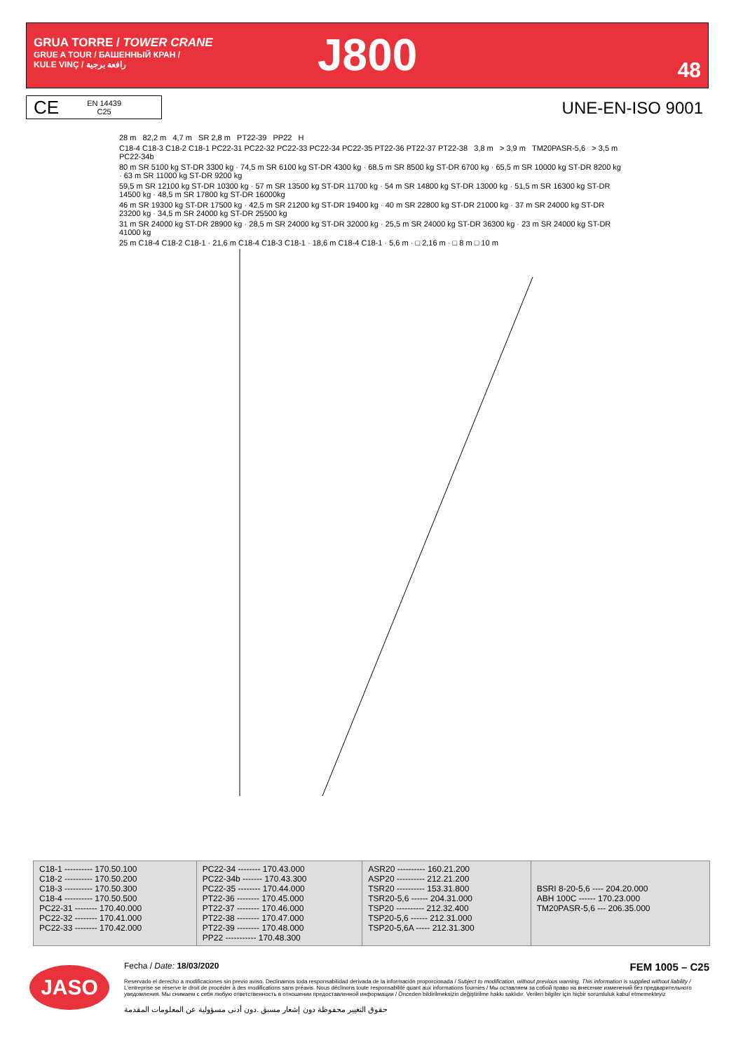GRUA TORRE / TOWER CRANE
GRUE A TOUR / БАШЕННЫЙ КРАН /
KULE VINÇ / رافعة برجية
J800 48
CE EN 14439
C25
UNE-EN-ISO 9001
28 m 82,2 m 4,7 m SR 2,8 m PT22-39 PP22 H
C18-4 C18-3 C18-2 C18-1 PC22-31 PC22-32 PC22-33 PC22-34 PC22-35 PT22-36 PT22-37 PT22-38 3,8 m > 3,9 m TM20PASR-5,6 > 3,5 m PC22-34b
80 m SR 5100 kg ST-DR 3300 kg · 74,5 m SR 6100 kg ST-DR 4300 kg · 68,5 m SR 8500 kg ST-DR 6700 kg · 65,5 m SR 10000 kg ST-DR 8200 kg · 63 m SR 11000 kg ST-DR 9200 kg
59,5 m SR 12100 kg ST-DR 10300 kg · 57 m SR 13500 kg ST-DR 11700 kg · 54 m SR 14800 kg ST-DR 13000 kg · 51,5 m SR 16300 kg ST-DR 14500 kg · 48,5 m SR 17800 kg ST-DR 16000kg
46 m SR 19300 kg ST-DR 17500 kg · 42,5 m SR 21200 kg ST-DR 19400 kg · 40 m SR 22800 kg ST-DR 21000 kg · 37 m SR 24000 kg ST-DR 23200 kg · 34,5 m SR 24000 kg ST-DR 25500 kg
31 m SR 24000 kg ST-DR 28900 kg · 28,5 m SR 24000 kg ST-DR 32000 kg · 25,5 m SR 24000 kg ST-DR 36300 kg · 23 m SR 24000 kg ST-DR 41000 kg
25 m C18-4 C18-2 C18-1 · 21,6 m C18-4 C18-3 C18-1 · 18,6 m C18-4 C18-1 · 5,6 m · □ 2,16 m · □ 8 m □ 10 m
| C18-1 ---------- 170.50.100 C18-2 ---------- 170.50.200 C18-3 ---------- 170.50.300 C18-4 ---------- 170.50.500 PC22-31 -------- 170.40.000 PC22-32 -------- 170.41.000 PC22-33 -------- 170.42.000 | PC22-34 -------- 170.43.000 PC22-34b ------- 170.43.300 PC22-35 -------- 170.44.000 PT22-36 -------- 170.45.000 PT22-37 -------- 170.46.000 PT22-38 -------- 170.47.000 PT22-39 -------- 170.48.000 PP22 ----------- 170.48.300 | ASR20 ---------- 160.21.200 ASP20 ---------- 212.21.200 TSR20 ---------- 153.31.800 TSR20-5,6 ------ 204.31.000 TSP20 ---------- 212.32.400 TSP20-5,6 ------ 212.31.000 TSP20-5,6A ----- 212.31.300 | BSRI 8-20-5,6 ---- 204.20.000 ABH 100C ------ 170.23.000 TM20PASR-5,6 --- 206.35.000 |
JASO
Fecha / Date: 18/03/2020 FEM 1005 – C25
Reservado el derecho a modificaciones sin previo aviso. Declinamos toda responsabilidad derivada de la información proporcionada / Subject to modification, without previous warning. This information is supplied without liability / L'entreprise se réserve le droit de procéder à des modifications sans préavis. Nous déclinons toute responsabilité quant aux informations fournies / Мы оставляем за собой право на внесение изменений без предварительного уведомления. Мы снимаем с себя любую ответственность в отношении предоставленной информации / Önceden bildirilmeksizin değiştirilme hakkı saklıdır. Verilen bilgiler için hiçbir sorumluluk kabul etmemekteyiz
حقوق التغيير محفوظة دون إشعار مسبق .دون أدنى مسؤولية عن المعلومات المقدمة